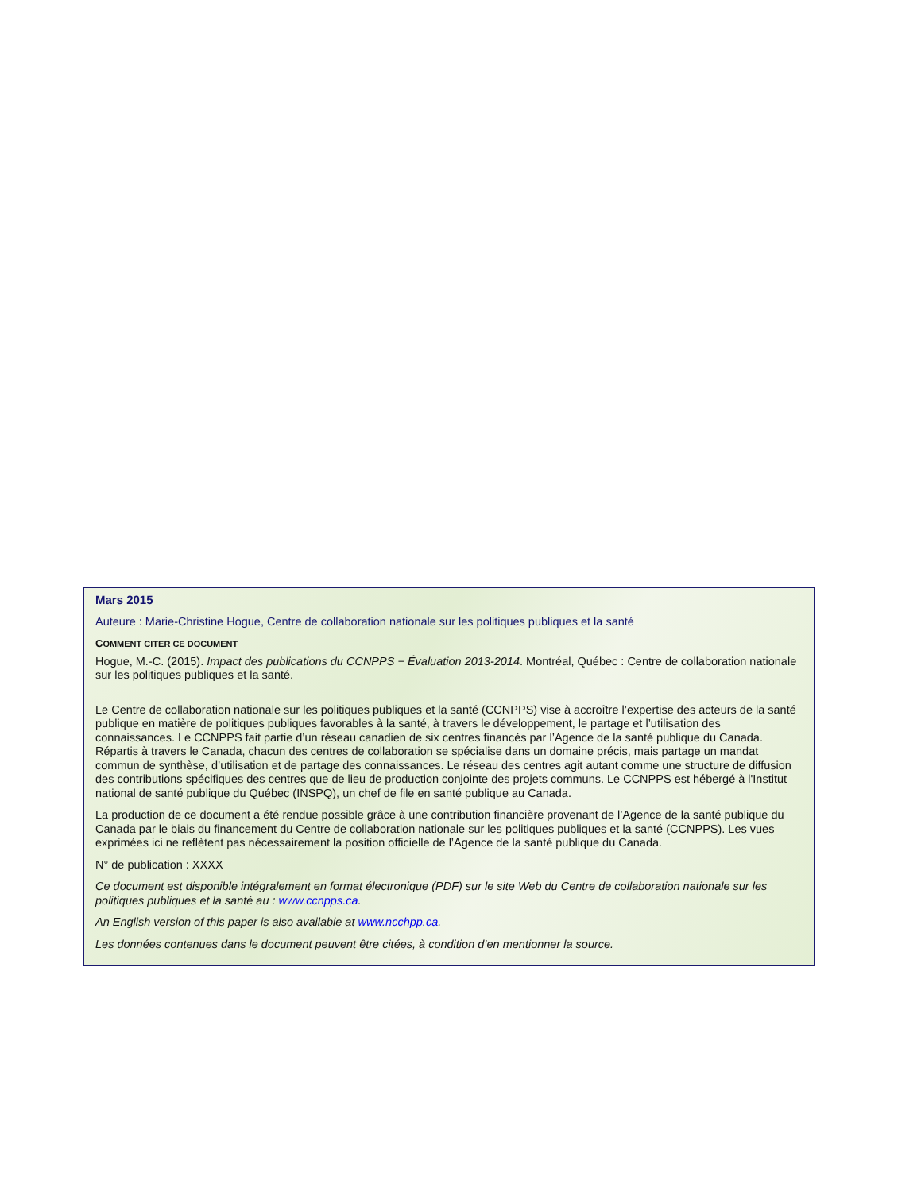Mars 2015
Auteure : Marie-Christine Hogue, Centre de collaboration nationale sur les politiques publiques et la santé
COMMENT CITER CE DOCUMENT
Hogue, M.-C. (2015). Impact des publications du CCNPPS − Évaluation 2013-2014. Montréal, Québec : Centre de collaboration nationale sur les politiques publiques et la santé.
Le Centre de collaboration nationale sur les politiques publiques et la santé (CCNPPS) vise à accroître l’expertise des acteurs de la santé publique en matière de politiques publiques favorables à la santé, à travers le développement, le partage et l’utilisation des connaissances. Le CCNPPS fait partie d’un réseau canadien de six centres financés par l’Agence de la santé publique du Canada. Répartis à travers le Canada, chacun des centres de collaboration se spécialise dans un domaine précis, mais partage un mandat commun de synthèse, d’utilisation et de partage des connaissances. Le réseau des centres agit autant comme une structure de diffusion des contributions spécifiques des centres que de lieu de production conjointe des projets communs. Le CCNPPS est hébergé à l'Institut national de santé publique du Québec (INSPQ), un chef de file en santé publique au Canada.
La production de ce document a été rendue possible grâce à une contribution financière provenant de l’Agence de la santé publique du Canada par le biais du financement du Centre de collaboration nationale sur les politiques publiques et la santé (CCNPPS). Les vues exprimées ici ne reflètent pas nécessairement la position officielle de l’Agence de la santé publique du Canada.
N° de publication : XXXX
Ce document est disponible intégralement en format électronique (PDF) sur le site Web du Centre de collaboration nationale sur les politiques publiques et la santé au : www.ccnpps.ca.
An English version of this paper is also available at www.ncchpp.ca.
Les données contenues dans le document peuvent être citées, à condition d’en mentionner la source.